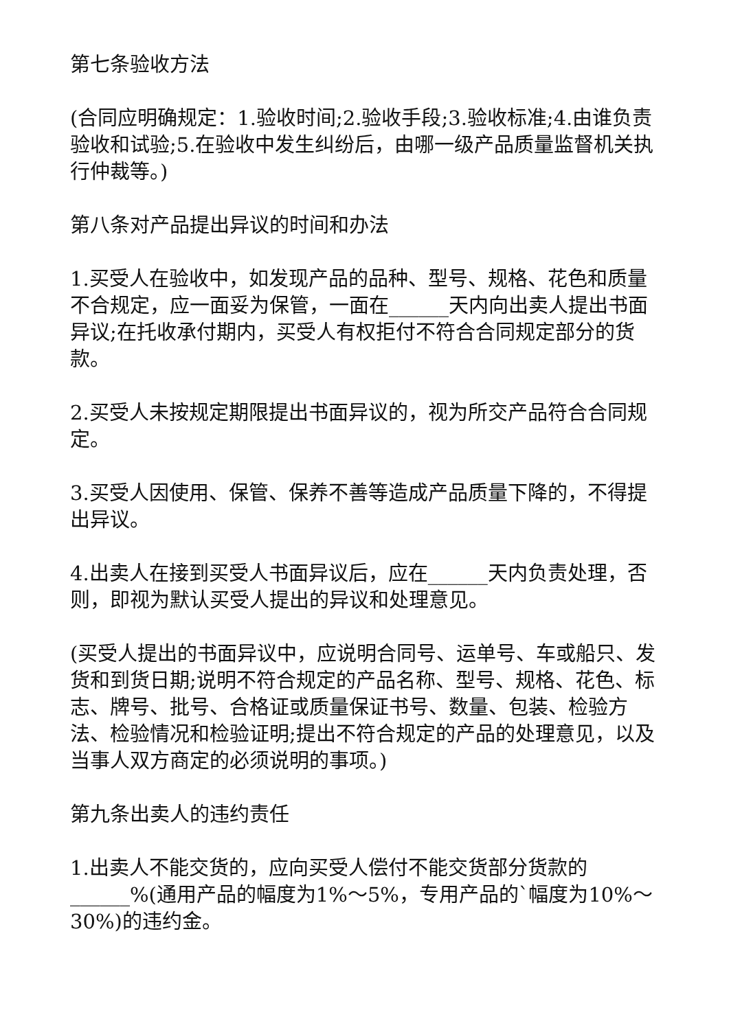第七条验收方法
(合同应明确规定：1.验收时间;2.验收手段;3.验收标准;4.由谁负责验收和试验;5.在验收中发生纠纷后，由哪一级产品质量监督机关执行仲裁等。)
第八条对产品提出异议的时间和办法
1.买受人在验收中，如发现产品的品种、型号、规格、花色和质量不合规定，应一面妥为保管，一面在______天内向出卖人提出书面异议;在托收承付期内，买受人有权拒付不符合合同规定部分的货款。
2.买受人未按规定期限提出书面异议的，视为所交产品符合合同规定。
3.买受人因使用、保管、保养不善等造成产品质量下降的，不得提出异议。
4.出卖人在接到买受人书面异议后，应在______天内负责处理，否则，即视为默认买受人提出的异议和处理意见。
(买受人提出的书面异议中，应说明合同号、运单号、车或船只、发货和到货日期;说明不符合规定的产品名称、型号、规格、花色、标志、牌号、批号、合格证或质量保证书号、数量、包装、检验方法、检验情况和检验证明;提出不符合规定的产品的处理意见，以及当事人双方商定的必须说明的事项。)
第九条出卖人的违约责任
1.出卖人不能交货的，应向买受人偿付不能交货部分货款的______%(通用产品的幅度为1%～5%，专用产品的`幅度为10%～30%)的违约金。